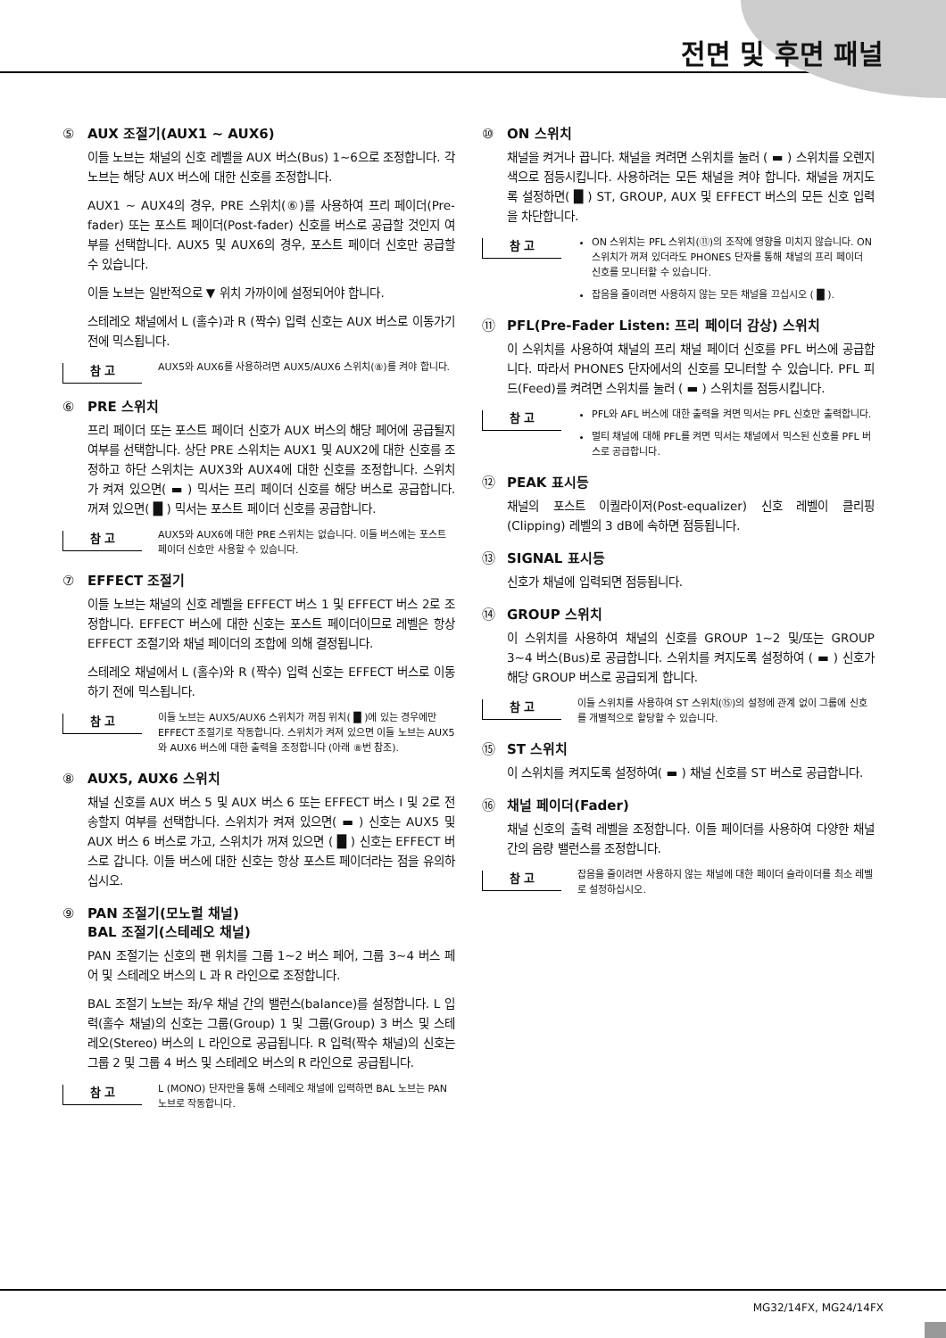전면 및 후면 패널
⑤ AUX 조절기(AUX1 ~ AUX6)
이들 노브는 채널의 신호 레벨을 AUX 버스(Bus) 1~6으로 조정합니다. 각 노브는 해당 AUX 버스에 대한 신호를 조정합니다.
AUX1 ~ AUX4의 경우, PRE 스위치(⑥)를 사용하여 프리 페이더(Pre-fader) 또는 포스트 페이더(Post-fader) 신호를 버스로 공급할 것인지 여부를 선택합니다. AUX5 및 AUX6의 경우, 포스트 페이더 신호만 공급할 수 있습니다.
이들 노브는 일반적으로 ▼ 위치 가까이에 설정되어야 합니다.
스테레오 채널에서 L (홀수)과 R (짝수) 입력 신호는 AUX 버스로 이동가기 전에 믹스됩니다.
참 고
AUX5와 AUX6를 사용하려면 AUX5/AUX6 스위치(⑧)를 켜야 합니다.
⑥ PRE 스위치
프리 페이더 또는 포스트 페이더 신호가 AUX 버스의 해당 페어에 공급될지 여부를 선택합니다. 상단 PRE 스위치는 AUX1 및 AUX2에 대한 신호를 조정하고 하단 스위치는 AUX3와 AUX4에 대한 신호를 조정합니다. 스위치가 켜져 있으면( ▬ ) 믹서는 프리 페이더 신호를 해당 버스로 공급합니다. 꺼져 있으면( █ ) 믹서는 포스트 페이더 신호를 공급합니다.
참 고
AUX5와 AUX6에 대한 PRE 스위치는 없습니다. 이들 버스에는 포스트 페이더 신호만 사용할 수 있습니다.
⑦ EFFECT 조절기
이들 노브는 채널의 신호 레벨을 EFFECT 버스 1 및 EFFECT 버스 2로 조정합니다. EFFECT 버스에 대한 신호는 포스트 페이더이므로 레벨은 항상 EFFECT 조절기와 채널 페이더의 조합에 의해 결정됩니다.
스테레오 채널에서 L (홀수)와 R (짝수) 입력 신호는 EFFECT 버스로 이동하기 전에 믹스됩니다.
참 고
이들 노브는 AUX5/AUX6 스위치가 꺼짐 위치( █ )에 있는 경우에만 EFFECT 조절기로 작동합니다. 스위치가 켜져 있으면 이들 노브는 AUX5와 AUX6 버스에 대한 출력을 조정합니다 (아래 ⑧번 참조).
⑧ AUX5, AUX6 스위치
채널 신호를 AUX 버스 5 및 AUX 버스 6 또는 EFFECT 버스 I 및 2로 전송할지 여부를 선택합니다. 스위치가 켜져 있으면( ▬ ) 신호는 AUX5 및 AUX 버스 6 버스로 가고, 스위치가 꺼져 있으면 ( █ ) 신호는 EFFECT 버스로 갑니다. 이들 버스에 대한 신호는 항상 포스트 페이더라는 점을 유의하십시오.
⑨ PAN 조절기(모노럴 채널)
BAL 조절기(스테레오 채널)
PAN 조절기는 신호의 팬 위치를 그룹 1~2 버스 페어, 그룹 3~4 버스 페어 및 스테레오 버스의 L 과 R 라인으로 조정합니다.
BAL 조절기 노브는 좌/우 채널 간의 밸런스(balance)를 설정합니다. L 입력(홀수 채널)의 신호는 그룹(Group) 1 및 그룹(Group) 3 버스 및 스테레오(Stereo) 버스의 L 라인으로 공급됩니다. R 입력(짝수 채널)의 신호는 그룹 2 및 그룹 4 버스 및 스테레오 버스의 R 라인으로 공급됩니다.
참 고
L (MONO) 단자만을 통해 스테레오 채널에 입력하면 BAL 노브는 PAN 노브로 작동합니다.
⑩ ON 스위치
채널을 켜거나 끕니다. 채널을 켜려면 스위치를 눌러 ( ▬ ) 스위치를 오렌지색으로 점등시킵니다. 사용하려는 모든 채널을 켜야 합니다. 채널을 꺼지도록 설정하면( █ ) ST, GROUP, AUX 및 EFFECT 버스의 모든 신호 입력을 차단합니다.
참 고
ON 스위치는 PFL 스위치(⑪)의 조작에 영향을 미치지 않습니다. ON 스위치가 꺼져 있더라도 PHONES 단자를 통해 채널의 프리 페이더 신호를 모니터할 수 있습니다.
잡음을 줄이려면 사용하지 않는 모든 채널을 끄십시오 ( █ ).
⑪ PFL(Pre-Fader Listen: 프리 페이더 감상) 스위치
이 스위치를 사용하여 채널의 프리 채널 페이더 신호를 PFL 버스에 공급합니다. 따라서 PHONES 단자에서의 신호를 모니터할 수 있습니다. PFL 피드(Feed)를 켜려면 스위치를 눌러 ( ▬ ) 스위치를 점등시킵니다.
참 고
PFL와 AFL 버스에 대한 출력을 켜면 믹서는 PFL 신호만 출력합니다.
멀티 채널에 대해 PFL를 켜면 믹서는 채널에서 믹스된 신호를 PFL 버스로 공급합니다.
⑫ PEAK 표시등
채널의 포스트 이퀄라이저(Post-equalizer) 신호 레벨이 클리핑(Clipping) 레벨의 3 dB에 속하면 점등됩니다.
⑬ SIGNAL 표시등
신호가 채널에 입력되면 점등됩니다.
⑭ GROUP 스위치
이 스위치를 사용하여 채널의 신호를 GROUP 1~2 및/또는 GROUP 3~4 버스(Bus)로 공급합니다. 스위치를 켜지도록 설정하여 ( ▬ ) 신호가 해당 GROUP 버스로 공급되게 합니다.
참 고
이들 스위치를 사용하여 ST 스위치(⑮)의 설정에 관계 없이 그룹에 신호를 개별적으로 할당할 수 있습니다.
⑮ ST 스위치
이 스위치를 켜지도록 설정하여( ▬ ) 채널 신호를 ST 버스로 공급합니다.
⑯ 채널 페이더(Fader)
채널 신호의 출력 레벨을 조정합니다. 이들 페이더를 사용하여 다양한 채널 간의 음량 밸런스를 조정합니다.
참 고
잡음을 줄이려면 사용하지 않는 채널에 대한 페이더 슬라이더를 최소 레벨로 설정하십시오.
MG32/14FX, MG24/14FX